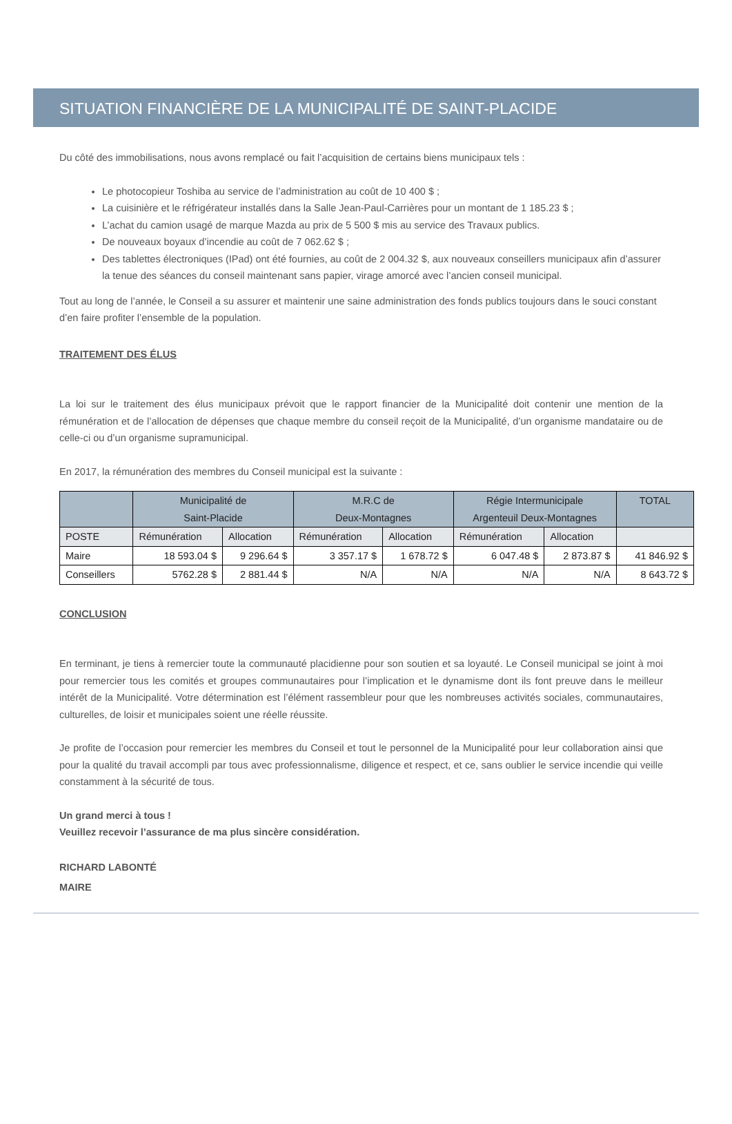SITUATION FINANCIÈRE DE LA MUNICIPALITÉ DE SAINT-PLACIDE
Du côté des immobilisations, nous avons remplacé ou fait l’acquisition de certains biens municipaux tels :
Le photocopieur Toshiba au service de l’administration au coût de 10 400 $ ;
La cuisinière et le réfrigérateur installés dans la Salle Jean-Paul-Carrières pour un montant de 1 185.23 $ ;
L’achat du camion usagé de marque Mazda au prix de 5 500 $ mis au service des Travaux publics.
De nouveaux boyaux d’incendie au coût de 7 062.62 $ ;
Des tablettes électroniques (IPad) ont été fournies, au coût de 2 004.32 $, aux nouveaux conseillers municipaux afin d’assurer la tenue des séances du conseil maintenant sans papier, virage amorcé avec l’ancien conseil municipal.
Tout au long de l’année, le Conseil a su assurer et maintenir une saine administration des fonds publics toujours dans le souci constant d’en faire profiter l’ensemble de la population.
TRAITEMENT DES ÉLUS
La loi sur le traitement des élus municipaux prévoit que le rapport financier de la Municipalité doit contenir une mention de la rémunération et de l’allocation de dépenses que chaque membre du conseil reçoit de la Municipalité, d’un organisme mandataire ou de celle-ci ou d’un organisme supramunicipal.
En 2017, la rémunération des membres du Conseil municipal est la suivante :
| | Municipalité de Saint-Placide | | M.R.C de Deux-Montagnes | | Régie Intermunicipale Argenteuil Deux-Montagnes | | TOTAL |
| --- | --- | --- | --- | --- | --- | --- | --- |
| POSTE | Rémunération | Allocation | Rémunération | Allocation | Rémunération | Allocation | |
| Maire | 18 593.04 $ | 9 296.64 $ | 3 357.17 $ | 1 678.72 $ | 6 047.48 $ | 2 873.87 $ | 41 846.92 $ |
| Conseillers | 5762.28 $ | 2 881.44 $ | N/A | N/A | N/A | N/A | 8 643.72 $ |
CONCLUSION
En terminant, je tiens à remercier toute la communauté placidienne pour son soutien et sa loyauté. Le Conseil municipal se joint à moi pour remercier tous les comités et groupes communautaires pour l’implication et le dynamisme dont ils font preuve dans le meilleur intérêt de la Municipalité. Votre détermination est l’élément rassembleur pour que les nombreuses activités sociales, communautaires, culturelles, de loisir et municipales soient une réelle réussite.
Je profite de l’occasion pour remercier les membres du Conseil et tout le personnel de la Municipalité pour leur collaboration ainsi que pour la qualité du travail accompli par tous avec professionnalisme, diligence et respect, et ce, sans oublier le service incendie qui veille constamment à la sécurité de tous.
Un grand merci à tous !
Veuillez recevoir l’assurance de ma plus sincère considération.
RICHARD LABONTÉ
MAIRE